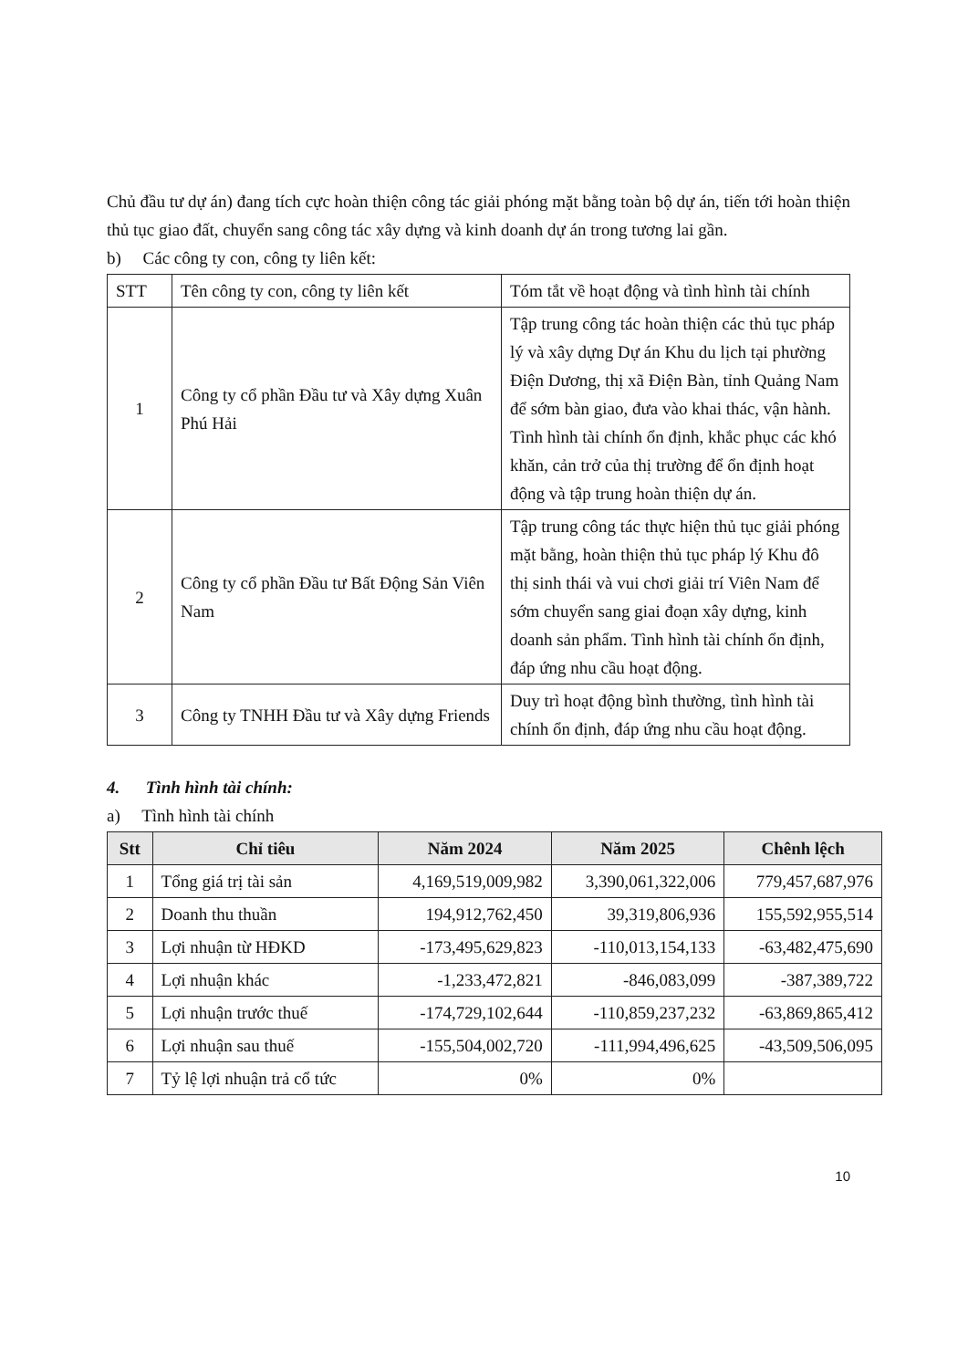Chủ đầu tư dự án) đang tích cực hoàn thiện công tác giải phóng mặt bằng toàn bộ dự án, tiến tới hoàn thiện thủ tục giao đất, chuyển sang công tác xây dựng và kinh doanh dự án trong tương lai gần.
b) Các công ty con, công ty liên kết:
| STT | Tên công ty con, công ty liên kết | Tóm tắt về hoạt động và tình hình tài chính |
| 1 | Công ty cổ phần Đầu tư và Xây dựng Xuân Phú Hải | Tập trung công tác hoàn thiện các thủ tục pháp lý và xây dựng Dự án Khu du lịch tại phường Điện Dương, thị xã Điện Bàn, tỉnh Quảng Nam để sớm bàn giao, đưa vào khai thác, vận hành. Tình hình tài chính ổn định, khắc phục các khó khăn, cản trở của thị trường để ổn định hoạt động và tập trung hoàn thiện dự án. |
| 2 | Công ty cổ phần Đầu tư Bất Động Sản Viên Nam | Tập trung công tác thực hiện thủ tục giải phóng mặt bằng, hoàn thiện thủ tục pháp lý Khu đô thị sinh thái và vui chơi giải trí Viên Nam để sớm chuyển sang giai đoạn xây dựng, kinh doanh sản phẩm. Tình hình tài chính ổn định, đáp ứng nhu cầu hoạt động. |
| 3 | Công ty TNHH Đầu tư và Xây dựng Friends | Duy trì hoạt động bình thường, tình hình tài chính ổn định, đáp ứng nhu cầu hoạt động. |
4. Tình hình tài chính:
a) Tình hình tài chính
| Stt | Chỉ tiêu | Năm 2024 | Năm 2025 | Chênh lệch |
| --- | --- | --- | --- | --- |
| 1 | Tổng giá trị tài sản | 4,169,519,009,982 | 3,390,061,322,006 | 779,457,687,976 |
| 2 | Doanh thu thuần | 194,912,762,450 | 39,319,806,936 | 155,592,955,514 |
| 3 | Lợi nhuận từ HĐKD | -173,495,629,823 | -110,013,154,133 | -63,482,475,690 |
| 4 | Lợi nhuận khác | -1,233,472,821 | -846,083,099 | -387,389,722 |
| 5 | Lợi nhuận trước thuế | -174,729,102,644 | -110,859,237,232 | -63,869,865,412 |
| 6 | Lợi nhuận sau thuế | -155,504,002,720 | -111,994,496,625 | -43,509,506,095 |
| 7 | Tỷ lệ lợi nhuận trả cổ tức | 0% | 0% | |
10